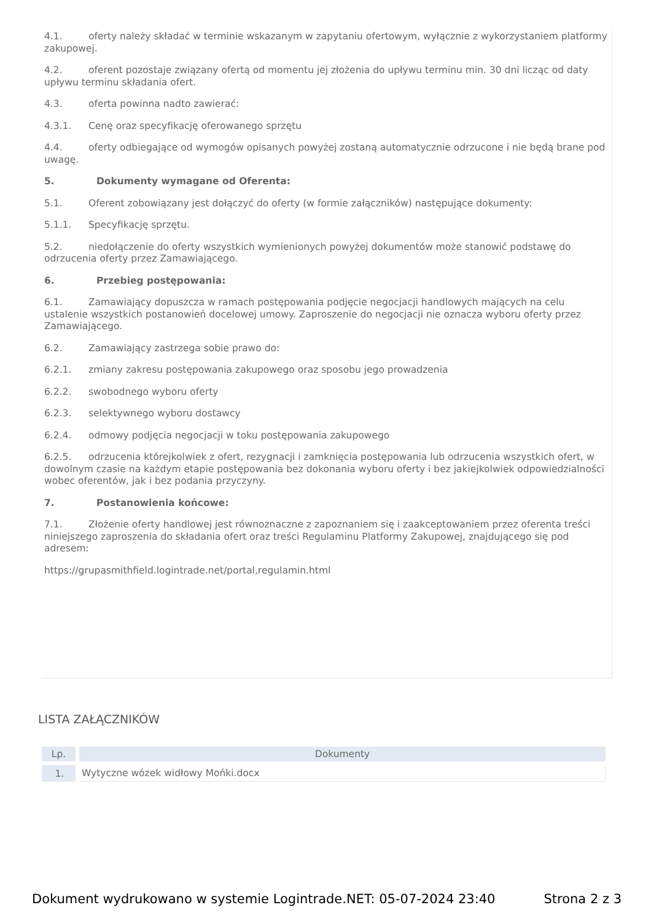4.1. oferty należy składać w terminie wskazanym w zapytaniu ofertowym, wyłącznie z wykorzystaniem platformy zakupowej.
4.2. oferent pozostaje związany ofertą od momentu jej złożenia do upływu terminu min. 30 dni licząc od daty upływu terminu składania ofert.
4.3. oferta powinna nadto zawierać:
4.3.1. Cenę oraz specyfikację oferowanego sprzętu
4.4. oferty odbiegające od wymogów opisanych powyżej zostaną automatycznie odrzucone i nie będą brane pod uwagę.
5. Dokumenty wymagane od Oferenta:
5.1. Oferent zobowiązany jest dołączyć do oferty (w formie załączników) następujące dokumenty:
5.1.1. Specyfikację sprzętu.
5.2. niedołączenie do oferty wszystkich wymienionych powyżej dokumentów może stanowić podstawę do odrzucenia oferty przez Zamawiającego.
6. Przebieg postępowania:
6.1. Zamawiający dopuszcza w ramach postępowania podjęcie negocjacji handlowych mających na celu ustalenie wszystkich postanowień docelowej umowy. Zaproszenie do negocjacji nie oznacza wyboru oferty przez Zamawiającego.
6.2. Zamawiający zastrzega sobie prawo do:
6.2.1. zmiany zakresu postępowania zakupowego oraz sposobu jego prowadzenia
6.2.2. swobodnego wyboru oferty
6.2.3. selektywnego wyboru dostawcy
6.2.4. odmowy podjęcia negocjacji w toku postępowania zakupowego
6.2.5. odrzucenia którejkolwiek z ofert, rezygnacji i zamknięcia postępowania lub odrzucenia wszystkich ofert, w dowolnym czasie na każdym etapie postępowania bez dokonania wyboru oferty i bez jakiejkolwiek odpowiedzialności wobec oferentów, jak i bez podania przyczyny.
7. Postanowienia końcowe:
7.1. Złożenie oferty handlowej jest równoznaczne z zapoznaniem się i zaakceptowaniem przez oferenta treści niniejszego zaproszenia do składania ofert oraz treści Regulaminu Platformy Zakupowej, znajdującego się pod adresem:
https://grupasmithfield.logintrade.net/portal,regulamin.html
LISTA ZAŁĄCZNIKÓW
| Lp. | Dokumenty |
| --- | --- |
| 1. | Wytyczne wózek widłowy Mońki.docx |
Dokument wydrukowano w systemie Logintrade.NET: 05-07-2024 23:40 Strona 2 z 3